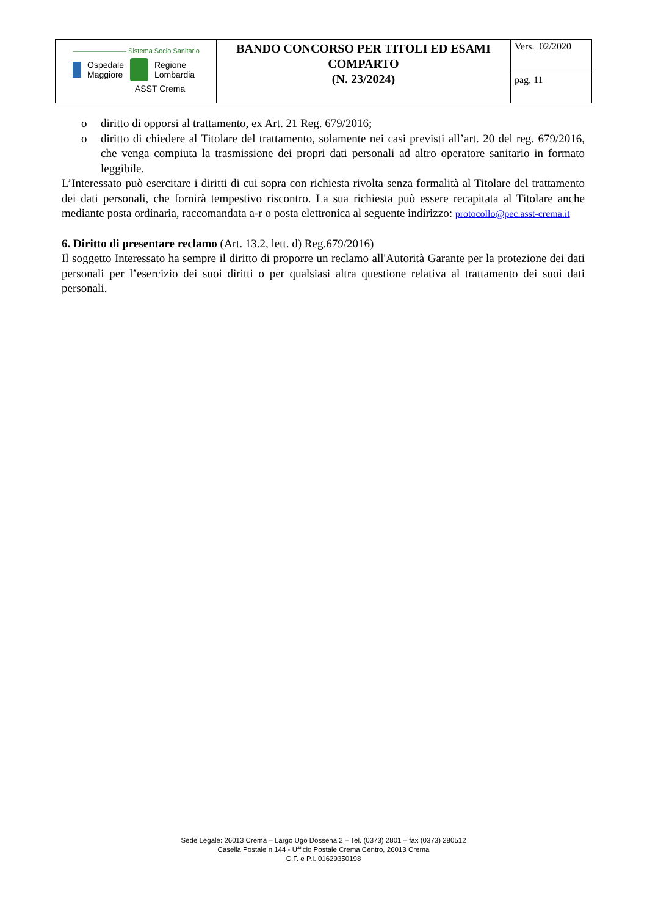| ———————— Sistema Socio Sanitario Ospedale Maggiore Regione Lombardia ASST Crema | BANDO CONCORSO PER TITOLI ED ESAMI COMPARTO (N. 23/2024) | Vers. 02/2020 |
| | | pag. 11 |
o diritto di opporsi al trattamento, ex Art. 21 Reg. 679/2016;
o diritto di chiedere al Titolare del trattamento, solamente nei casi previsti all’art. 20 del reg. 679/2016, che venga compiuta la trasmissione dei propri dati personali ad altro operatore sanitario in formato leggibile.
L’Interessato può esercitare i diritti di cui sopra con richiesta rivolta senza formalità al Titolare del trattamento dei dati personali, che fornirà tempestivo riscontro. La sua richiesta può essere recapitata al Titolare anche mediante posta ordinaria, raccomandata a-r o posta elettronica al seguente indirizzo: protocollo@pec.asst-crema.it
6. Diritto di presentare reclamo (Art. 13.2, lett. d) Reg.679/2016)
Il soggetto Interessato ha sempre il diritto di proporre un reclamo all'Autorità Garante per la protezione dei dati personali per l’esercizio dei suoi diritti o per qualsiasi altra questione relativa al trattamento dei suoi dati personali.
Sede Legale: 26013 Crema – Largo Ugo Dossena 2 – Tel. (0373) 2801 – fax (0373) 280512
Casella Postale n.144 - Ufficio Postale Crema Centro, 26013 Crema
C.F. e P.I. 01629350198